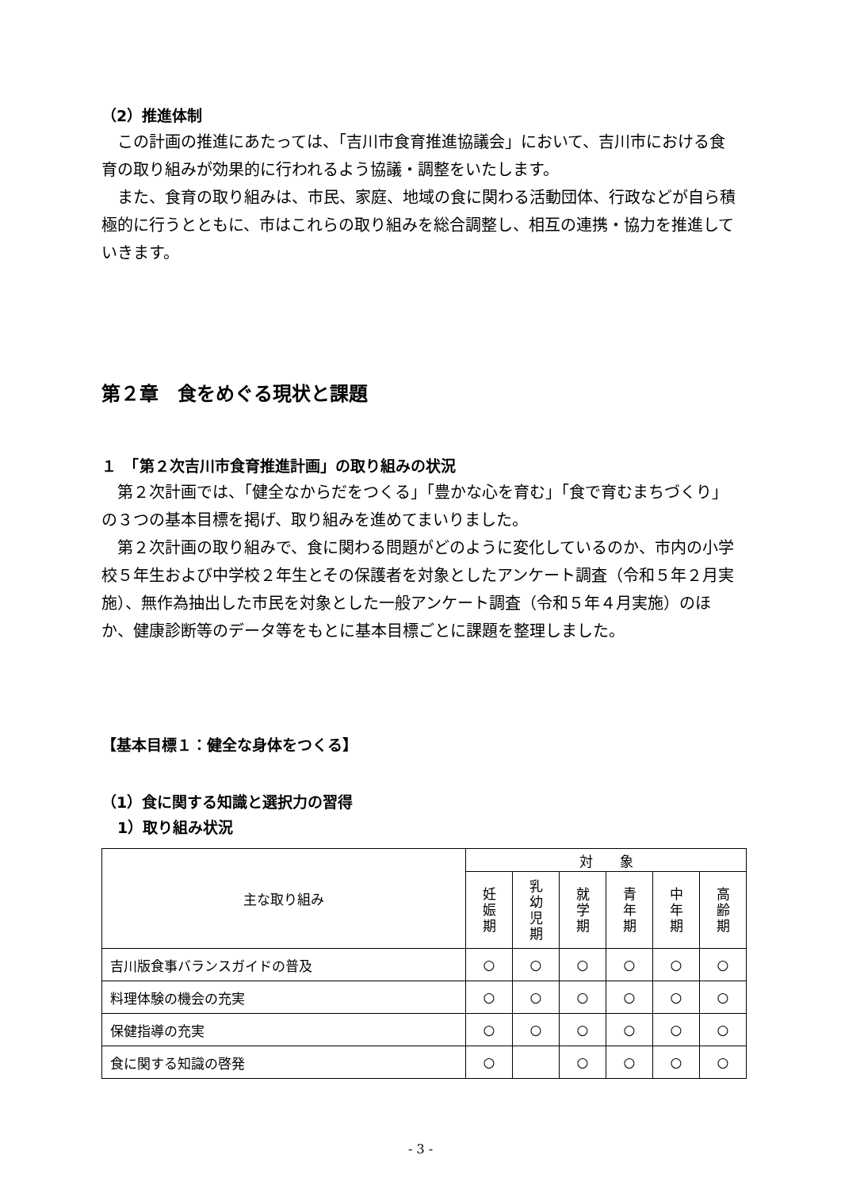（2）推進体制
この計画の推進にあたっては、「吉川市食育推進協議会」において、吉川市における食育の取り組みが効果的に行われるよう協議・調整をいたします。
また、食育の取り組みは、市民、家庭、地域の食に関わる活動団体、行政などが自ら積極的に行うとともに、市はこれらの取り組みを総合調整し、相互の連携・協力を推進していきます。
第２章　食をめぐる現状と課題
１　「第２次吉川市食育推進計画」の取り組みの状況
第２次計画では、「健全なからだをつくる」「豊かな心を育む」「食で育むまちづくり」の３つの基本目標を掲げ、取り組みを進めてまいりました。
第２次計画の取り組みで、食に関わる問題がどのように変化しているのか、市内の小学校５年生および中学校２年生とその保護者を対象としたアンケート調査（令和５年２月実施）、無作為抽出した市民を対象とした一般アンケート調査（令和５年４月実施）のほか、健康診断等のデータ等をもとに基本目標ごとに課題を整理しました。
【基本目標１：健全な身体をつくる】
（1）食に関する知識と選択力の習得
1）取り組み状況
| 主な取り組み | 対 象 | | | | | |
| --- | --- | --- | --- | --- | --- | --- |
| | 妊 娠 期 | 乳 幼 児 期 | 就 学 期 | 青 年 期 | 中 年 期 | 高 齢 期 |
| 吉川版食事バランスガイドの普及 | ○ | ○ | ○ | ○ | ○ | ○ |
| 料理体験の機会の充実 | ○ | ○ | ○ | ○ | ○ | ○ |
| 保健指導の充実 | ○ | ○ | ○ | ○ | ○ | ○ |
| 食に関する知識の啓発 | ○ | | ○ | ○ | ○ | ○ |
- 3 -